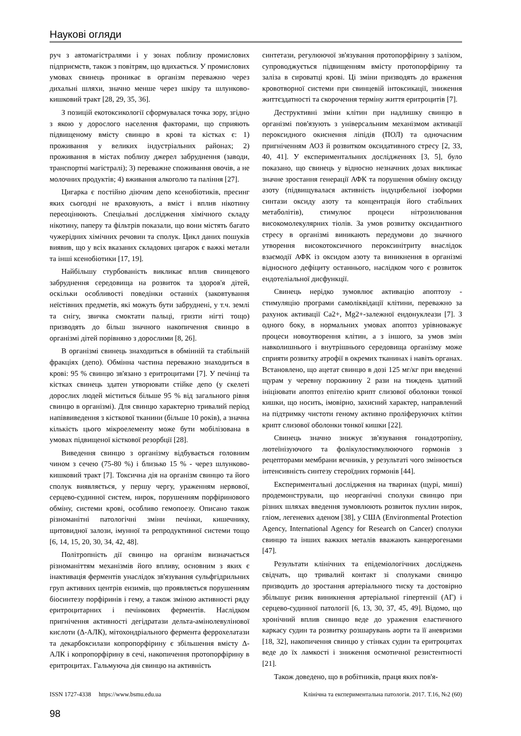Наукові огляди
руч з автомагістралями і у зонах поблизу промислових підприємств, також з повітрям, що вдихається. У промислових умовах свинець проникає в організм переважно через дихальні шляхи, значно менше через шкіру та шлунково-кишковий тракт [28, 29, 35, 36].
З позицій екотоксикології сформувалася точка зору, згідно з якою у дорослого населення факторами, що сприяють підвищеному вмісту свинцю в крові та кістках є: 1) проживання у великих індустріальних районах; 2) проживання в містах поблизу джерел забруднення (заводи, транспортні магістралі); 3) переважне споживання овочів, а не молочних продуктів; 4) вживання алкоголю та паління [27].
Цигарка є постійно діючим депо ксенобіотиків, пресинг яких сьогодні не враховують, а вміст і вплив нікотину переоцінюють. Спеціальні дослідження хімічного складу нікотину, паперу та фільтрів показали, що вони містять багато чужерідних хімічних речовин та сполук. Цикл даних пошуків виявив, що у всіх вказаних складових цигарок є важкі метали та інші ксенобіотики [17, 19].
Найбільшу стурбованість викликає вплив свинцевого забруднення середовища на розвиток та здоров'я дітей, оскільки особливості поведінки останніх (заковтування неїстівних предметів, які можуть бути забруднені, у т.ч. землі та снігу, звичка смоктати пальці, гризти нігті тощо) призводять до більш значного накопичення свинцю в організмі дітей порівняно з дорослими [8, 26].
В організмі свинець знаходиться в обмінній та стабільній фракціях (депо). Обмінна частина переважно знаходиться в крові: 95 % свинцю зв'язано з еритроцитами [7]. У печінці та кістках свинець здатен утворювати стійке депо (у скелеті дорослих людей міститься більше 95 % від загального рівня свинцю в організмі). Для свинцю характерно тривалий період напіввиведення з кісткової тканини (більше 10 років), а значна кількість цього мікроелементу може бути мобілізована в умовах підвищеної кісткової резорбції [28].
Виведення свинцю з організму відбувається головним чином з сечею (75-80 %) і близько 15 % - через шлунково-кишковий тракт [7]. Токсична дія на організм свинцю та його сполук виявляється, у першу чергу, ураженням нервової, серцево-судинної систем, нирок, порушенням порфіринового обміну, системи крові, особливо гемопоезу. Описано також різноманітні патологічні зміни печінки, кишечнику, щитовидної залози, імунної та репродуктивної системи тощо [6, 14, 15, 20, 30, 34, 42, 48].
Політропність дії свинцю на організм визначається різноманіттям механізмів його впливу, основним з яких є інактивація ферментів унаслідок зв'язування сульфгідрильних груп активних центрів ензимів, що проявляється порушенням біосинтезу порфіринів і гему, а також зміною активності ряду еритроцитарних і печінкових ферментів. Наслідком пригнічення активності дегідратази дельта-амінолевулінової кислоти (Δ-АЛК), мітохондріального фермента феррохелатази та декарбоксилази копропорфірину є збільшення вмісту Δ-АЛК і копропорфірину в сечі, накопичення протопорфірину в еритроцитах. Гальмуюча дія свинцю на активність
синтетази, регулюючої зв'язування протопорфірину з залізом, супроводжується підвищенням вмісту протопорфірину та заліза в сироватці крові. Ці зміни призводять до враження кровотворної системи при свинцевій інтоксикації, зниження життєздатності та скорочення терміну життя еритроцитів [7].
Деструктивні зміни клітин при надлишку свинцю в організмі пов'язують з універсальним механізмом активації пероксидного окиснення ліпідів (ПОЛ) та одночасним пригніченням АОЗ й розвитком оксидативного стресу [2, 33, 40, 41]. У експериментальних дослідженнях [3, 5], було показано, що свинець у відносно незначних дозах викликає значне зростання генерації АФК та порушення обміну оксиду азоту (підвищувалася активність індуцибельної ізоформи синтази оксиду азоту та концентрація його стабільних метаболітів), стимулює процеси нітрозилювання високомолекулярних тіолів. За умов розвитку оксидантного стресу в організмі виникають передумови до значного утворення високотоксичного пероксинітриту внаслідок взаємодії АФК із оксидом азоту та виникнення в організмі відносного дефіциту останнього, наслідком чого є розвиток ендотеліальної дисфункції.
Свинець нерідко зумовлює активацію апоптозу - стимуляцію програми самоліквідації клітини, переважно за рахунок активації Ca2+, Mg2+-залежної ендонуклеази [7]. З одного боку, в нормальних умовах апоптоз урівноважує процеси новоутворення клітин, а з іншого, за умов змін навколишнього і внутрішнього середовища організму може сприяти розвитку атрофії в окремих тканинах і навіть органах. Встановлено, що ацетат свинцю в дозі 125 мг/кг при введенні щурам у черевну порожнину 2 рази на тиждень здатний ініціювати апоптоз епітелію крипт слизової оболонки тонкої кишки, що носить, імовірно, захисний характер, направлений на підтримку чистоти геному активно проліферуючих клітин крипт слизової оболонки тонкої кишки [22].
Свинець значно знижує зв'язування гонадотропіну, лютеїнізуючого та фолікулостимулюючого гормонів з рецепторами мембрани яєчників, у результаті чого змінюється інтенсивність синтезу стероїдних гормонів [44].
Експериментальні дослідження на тваринах (щурі, миші) продемонстрували, що неорганічні сполуки свинцю при різних шляхах введення зумовлюють розвиток пухлин нирок, гліом, легеневих аденом [38], у США (Environmental Protection Agency, International Agency for Research on Cancer) сполуки свинцю та інших важких металів вважають канцерогенами [47].
Результати клінічних та епідеміологічних досліджень свідчать, що тривалий контакт зі сполуками свинцю призводить до зростання артеріального тиску та достовірно збільшує ризик виникнення артеріальної гіпертензії (АГ) і серцево-судинної патології [6, 13, 30, 37, 45, 49]. Відомо, що хронічний вплив свинцю веде до ураження еластичного каркасу судин та розвитку розшарувань аорти та її аневризми [18, 32], накопичення свинцю у стінках судин та еритроцитах веде до їх ламкості і зниження осмотичної резистентності [21].
Також доведено, що в робітників, праця яких пов'я-
ISSN 1727-4338 https://www.bsmu.edu.ua Клінічна та експериментальна патологія. 2017. Т.16, №2 (60)
98